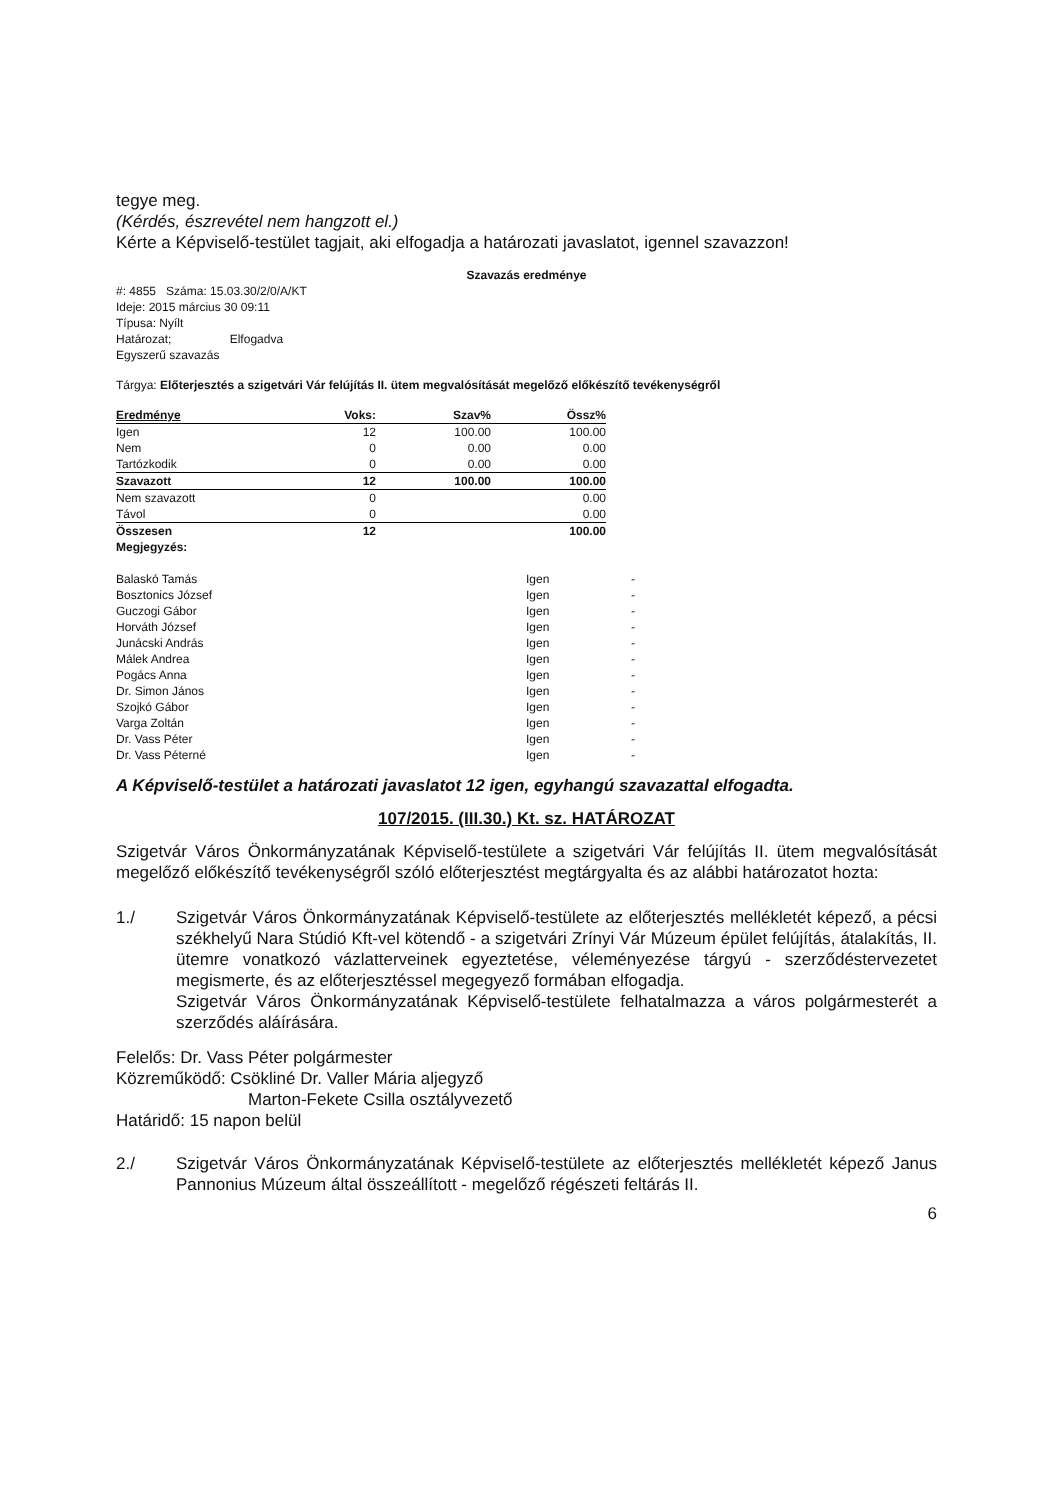tegye meg.
(Kérdés, észrevétel nem hangzott el.)
Kérte a Képviselő-testület tagjait, aki elfogadja a határozati javaslatot, igennel szavazzon!
Szavazás eredménye
#: 4855 Száma: 15.03.30/2/0/A/KT
Ideje: 2015 március 30 09:11
Típusa: Nyílt
Határozat; Elfogadva
Egyszerű szavazás
Tárgya: Előterjesztés a szigetvári Vár felújítás II. ütem megvalósítását megelőző előkészítő tevékenységről
| Eredménye | Voks: | Szav% | Össz% |
| --- | --- | --- | --- |
| Igen | 12 | 100.00 | 100.00 |
| Nem | 0 | 0.00 | 0.00 |
| Tartózkodik | 0 | 0.00 | 0.00 |
| Szavazott | 12 | 100.00 | 100.00 |
| Nem szavazott | 0 | | 0.00 |
| Távol | 0 | | 0.00 |
| Összesen | 12 | | 100.00 |
| Megjegyzés: | | | |
| Balaskó Tamás | Igen | - |
| Bosztonics József | Igen | - |
| Guczogi Gábor | Igen | - |
| Horváth József | Igen | - |
| Junácski András | Igen | - |
| Málek Andrea | Igen | - |
| Pogács Anna | Igen | - |
| Dr. Simon János | Igen | - |
| Szojkó Gábor | Igen | - |
| Varga Zoltán | Igen | - |
| Dr. Vass Péter | Igen | - |
| Dr. Vass Péterné | Igen | - |
A Képviselő-testület a határozati javaslatot 12 igen, egyhangú szavazattal elfogadta.
107/2015. (III.30.) Kt. sz. HATÁROZAT
Szigetvár Város Önkormányzatának Képviselő-testülete a szigetvári Vár felújítás II. ütem megvalósítását megelőző előkészítő tevékenységről szóló előterjesztést megtárgyalta és az alábbi határozatot hozta:
1./ Szigetvár Város Önkormányzatának Képviselő-testülete az előterjesztés mellékletét képező, a pécsi székhelyű Nara Stúdió Kft-vel kötendő - a szigetvári Zrínyi Vár Múzeum épület felújítás, átalakítás, II. ütemre vonatkozó vázlatterveinek egyeztetése, véleményezése tárgyú - szerződéstervezetet megismerte, és az előterjesztéssel megegyező formában elfogadja.
Szigetvár Város Önkormányzatának Képviselő-testülete felhatalmazza a város polgármesterét a szerződés aláírására.
Felelős: Dr. Vass Péter polgármester
Közreműködő: Csökliné Dr. Valler Mária aljegyző
Marton-Fekete Csilla osztályvezető
Határidő: 15 napon belül
2./ Szigetvár Város Önkormányzatának Képviselő-testülete az előterjesztés mellékletét képező Janus Pannonius Múzeum által összeállított - megelőző régészeti feltárás II.
6